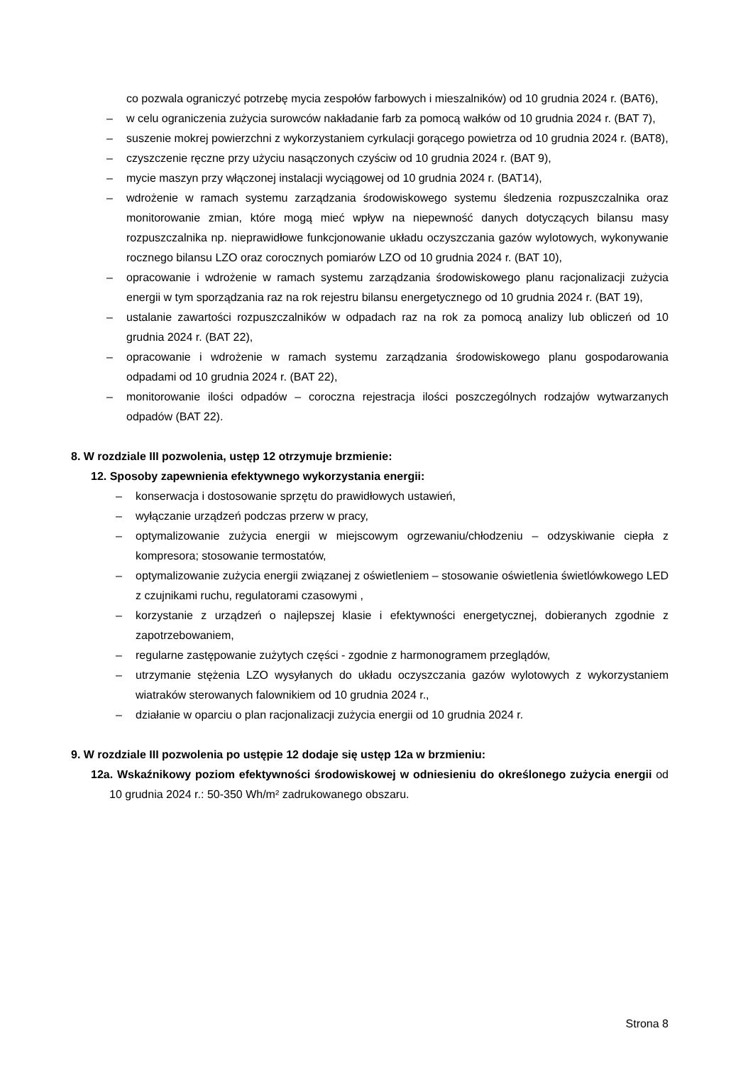co pozwala ograniczyć potrzebę mycia zespołów farbowych i mieszalników) od 10 grudnia 2024 r. (BAT6),
– w celu ograniczenia zużycia surowców nakładanie farb za pomocą wałków od 10 grudnia 2024 r. (BAT 7),
– suszenie mokrej powierzchni z wykorzystaniem cyrkulacji gorącego powietrza od 10 grudnia 2024 r. (BAT8),
– czyszczenie ręczne przy użyciu nasączonych czyściw od 10 grudnia 2024 r. (BAT 9),
– mycie maszyn przy włączonej instalacji wyciągowej od 10 grudnia 2024 r. (BAT14),
– wdrożenie w ramach systemu zarządzania środowiskowego systemu śledzenia rozpuszczalnika oraz monitorowanie zmian, które mogą mieć wpływ na niepewność danych dotyczących bilansu masy rozpuszczalnika np. nieprawidłowe funkcjonowanie układu oczyszczania gazów wylotowych, wykonywanie rocznego bilansu LZO oraz corocznych pomiarów LZO od 10 grudnia 2024 r. (BAT 10),
– opracowanie i wdrożenie w ramach systemu zarządzania środowiskowego planu racjonalizacji zużycia energii w tym sporządzania raz na rok rejestru bilansu energetycznego od 10 grudnia 2024 r. (BAT 19),
– ustalanie zawartości rozpuszczalników w odpadach raz na rok za pomocą analizy lub obliczeń od 10 grudnia 2024 r. (BAT 22),
– opracowanie i wdrożenie w ramach systemu zarządzania środowiskowego planu gospodarowania odpadami od 10 grudnia 2024 r. (BAT 22),
– monitorowanie ilości odpadów – coroczna rejestracja ilości poszczególnych rodzajów wytwarzanych odpadów (BAT 22).
8. W rozdziale III pozwolenia, ustęp 12 otrzymuje brzmienie:
12. Sposoby zapewnienia efektywnego wykorzystania energii:
– konserwacja i dostosowanie sprzętu do prawidłowych ustawień,
– wyłączanie urządzeń podczas przerw w pracy,
– optymalizowanie zużycia energii w miejscowym ogrzewaniu/chłodzeniu – odzyskiwanie ciepła z kompresora; stosowanie termostatów,
– optymalizowanie zużycia energii związanej z oświetleniem – stosowanie oświetlenia świetlówkowego LED z czujnikami ruchu, regulatorami czasowymi ,
– korzystanie z urządzeń o najlepszej klasie i efektywności energetycznej, dobieranych zgodnie z zapotrzebowaniem,
– regularne zastępowanie zużytych części - zgodnie z harmonogramem przeglądów,
– utrzymanie stężenia LZO wysyłanych do układu oczyszczania gazów wylotowych z wykorzystaniem wiatraków sterowanych falownikiem od 10 grudnia 2024 r.,
– działanie w oparciu o plan racjonalizacji zużycia energii od 10 grudnia 2024 r.
9. W rozdziale III pozwolenia po ustępie 12 dodaje się ustęp 12a w brzmieniu:
12a. Wskaźnikowy poziom efektywności środowiskowej w odniesieniu do określonego zużycia energii od 10 grudnia 2024 r.: 50-350 Wh/m² zadrukowanego obszaru.
Strona 8